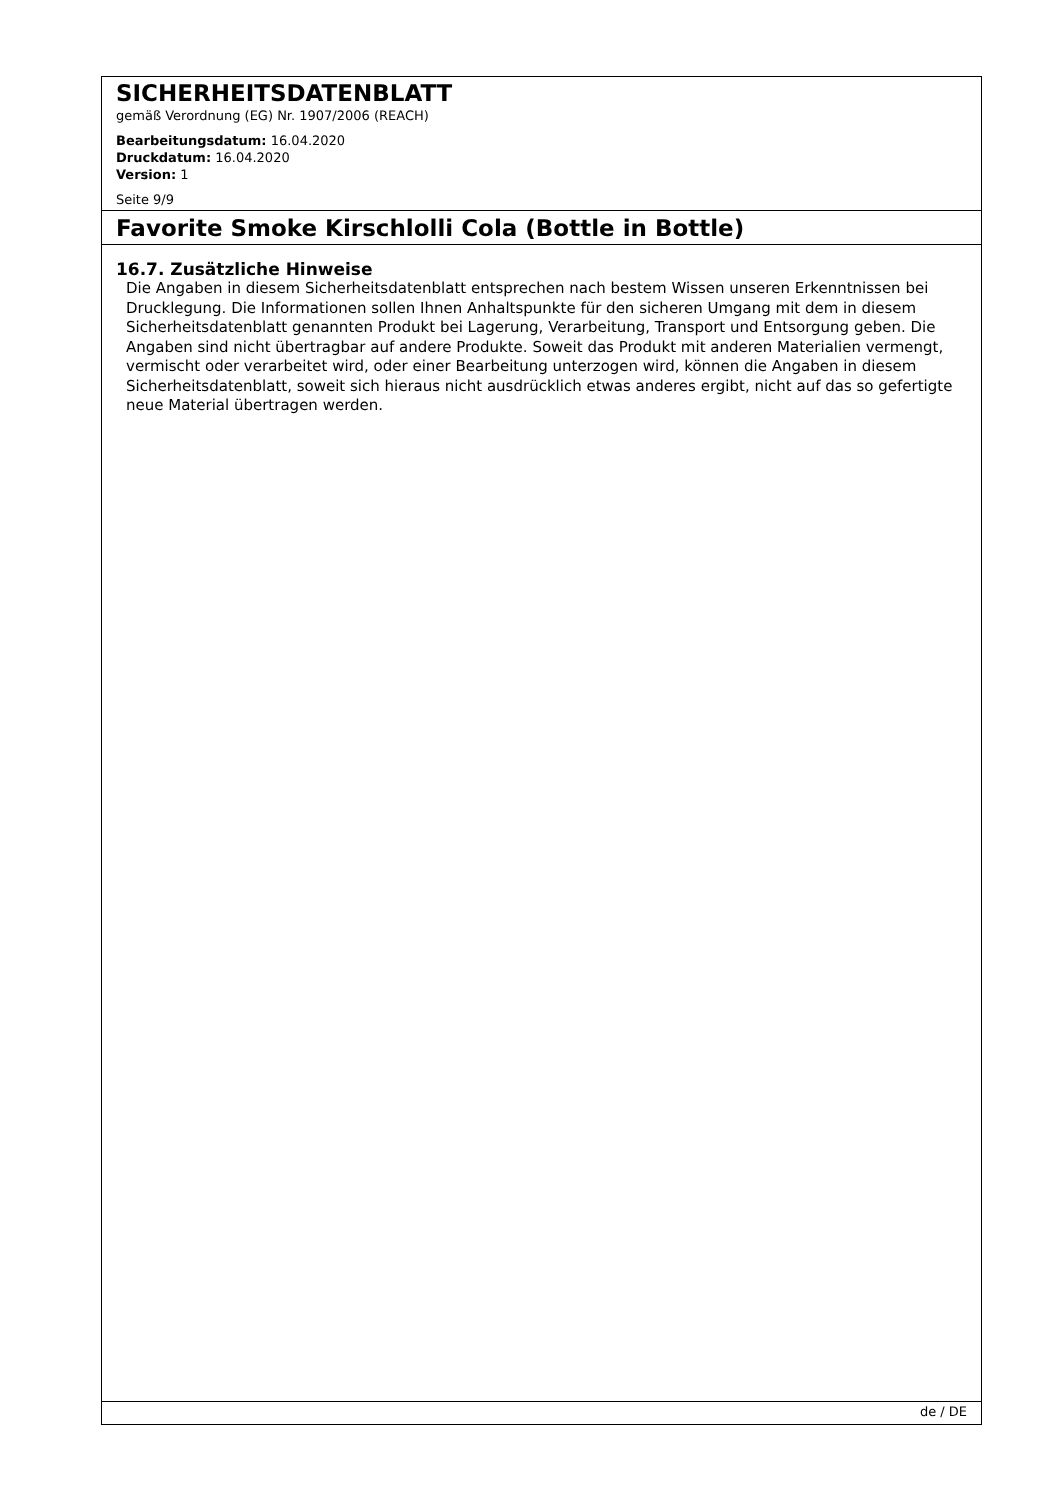SICHERHEITSDATENBLATT
gemäß Verordnung (EG) Nr. 1907/2006 (REACH)
Bearbeitungsdatum: 16.04.2020
Druckdatum: 16.04.2020
Version: 1
Seite 9/9
Favorite Smoke Kirschlolli Cola (Bottle in Bottle)
16.7. Zusätzliche Hinweise
Die Angaben in diesem Sicherheitsdatenblatt entsprechen nach bestem Wissen unseren Erkenntnissen bei Drucklegung. Die Informationen sollen Ihnen Anhaltspunkte für den sicheren Umgang mit dem in diesem Sicherheitsdatenblatt genannten Produkt bei Lagerung, Verarbeitung, Transport und Entsorgung geben. Die Angaben sind nicht übertragbar auf andere Produkte. Soweit das Produkt mit anderen Materialien vermengt, vermischt oder verarbeitet wird, oder einer Bearbeitung unterzogen wird, können die Angaben in diesem Sicherheitsdatenblatt, soweit sich hieraus nicht ausdrücklich etwas anderes ergibt, nicht auf das so gefertigte neue Material übertragen werden.
de / DE